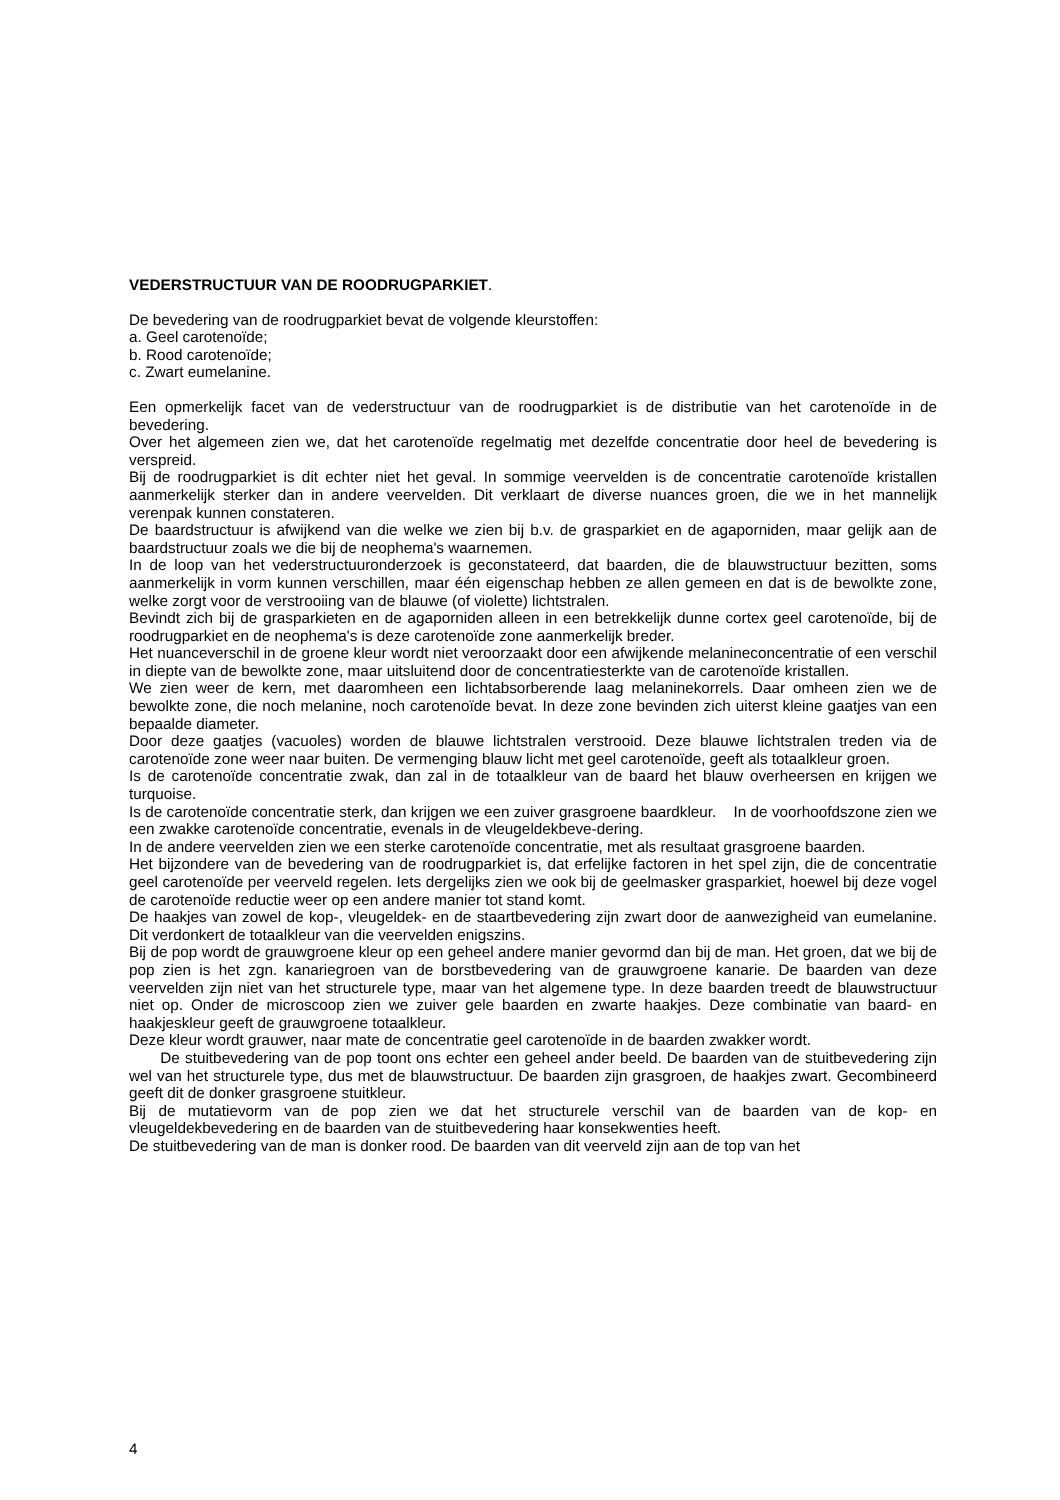VEDERSTRUCTUUR VAN DE ROODRUGPARKIET.
De bevedering van de roodrugparkiet bevat de volgende kleurstoffen:
a. Geel carotenoïde;
b. Rood carotenoïde;
c. Zwart eumelanine.
Een opmerkelijk facet van de vederstructuur van de roodrugparkiet is de distributie van het carotenoïde in de bevedering.
Over het algemeen zien we, dat het carotenoïde regelmatig met dezelfde concentratie door heel de bevedering is verspreid.
Bij de roodrugparkiet is dit echter niet het geval. In sommige veervelden is de concentratie carotenoïde kristallen aanmerkelijk sterker dan in andere veervelden. Dit verklaart de diverse nuances groen, die we in het mannelijk verenpak kunnen constateren.
De baardstructuur is afwijkend van die welke we zien bij b.v. de grasparkiet en de agaporniden, maar gelijk aan de baardstructuur zoals we die bij de neophema's waarnemen.
In de loop van het vederstructuuronderzoek is geconstateerd, dat baarden, die de blauwstructuur bezitten, soms aanmerkelijk in vorm kunnen verschillen, maar één eigenschap hebben ze allen gemeen en dat is de bewolkte zone, welke zorgt voor de verstrooiing van de blauwe (of violette) lichtstralen.
Bevindt zich bij de grasparkieten en de agaporniden alleen in een betrekkelijk dunne cortex geel carotenoïde, bij de roodrugparkiet en de neophema's is deze carotenoïde zone aanmerkelijk breder.
Het nuanceverschil in de groene kleur wordt niet veroorzaakt door een afwijkende melanineconcentratie of een verschil in diepte van de bewolkte zone, maar uitsluitend door de concentratiesterkte van de carotenoïde kristallen.
We zien weer de kern, met daaromheen een lichtabsorberende laag melaninekorrels. Daar omheen zien we de bewolkte zone, die noch melanine, noch carotenoïde bevat. In deze zone bevinden zich uiterst kleine gaatjes van een bepaalde diameter.
Door deze gaatjes (vacuoles) worden de blauwe lichtstralen verstrooid. Deze blauwe lichtstralen treden via de carotenoïde zone weer naar buiten. De vermenging blauw licht met geel carotenoïde, geeft als totaalkleur groen.
Is de carotenoïde concentratie zwak, dan zal in de totaalkleur van de baard het blauw overheersen en krijgen we turquoise.
Is de carotenoïde concentratie sterk, dan krijgen we een zuiver grasgroene baardkleur. In de voorhoofdszone zien we een zwakke carotenoïde concentratie, evenals in de vleugeldekbeve-dering.
In de andere veervelden zien we een sterke carotenoïde concentratie, met als resultaat grasgroene baarden.
Het bijzondere van de bevedering van de roodrugparkiet is, dat erfelijke factoren in het spel zijn, die de concentratie geel carotenoïde per veerveld regelen. Iets dergelijks zien we ook bij de geelmasker grasparkiet, hoewel bij deze vogel de carotenoïde reductie weer op een andere manier tot stand komt.
De haakjes van zowel de kop-, vleugeldek- en de staartbevedering zijn zwart door de aanwezigheid van eumelanine. Dit verdonkert de totaalkleur van die veervelden enigszins.
Bij de pop wordt de grauwgroene kleur op een geheel andere manier gevormd dan bij de man. Het groen, dat we bij de pop zien is het zgn. kanariegroen van de borstbevedering van de grauwgroene kanarie. De baarden van deze veervelden zijn niet van het structurele type, maar van het algemene type. In deze baarden treedt de blauwstructuur niet op. Onder de microscoop zien we zuiver gele baarden en zwarte haakjes. Deze combinatie van baard- en haakjeskleur geeft de grauwgroene totaalkleur.
Deze kleur wordt grauwer, naar mate de concentratie geel carotenoïde in de baarden zwakker wordt.
De stuitbevedering van de pop toont ons echter een geheel ander beeld. De baarden van de stuitbevedering zijn wel van het structurele type, dus met de blauwstructuur. De baarden zijn grasgroen, de haakjes zwart. Gecombineerd geeft dit de donker grasgroene stuitkleur.
Bij de mutatievorm van de pop zien we dat het structurele verschil van de baarden van de kop- en vleugeldekbevedering en de baarden van de stuitbevedering haar konsekwenties heeft.
De stuitbevedering van de man is donker rood. De baarden van dit veerveld zijn aan de top van het
4